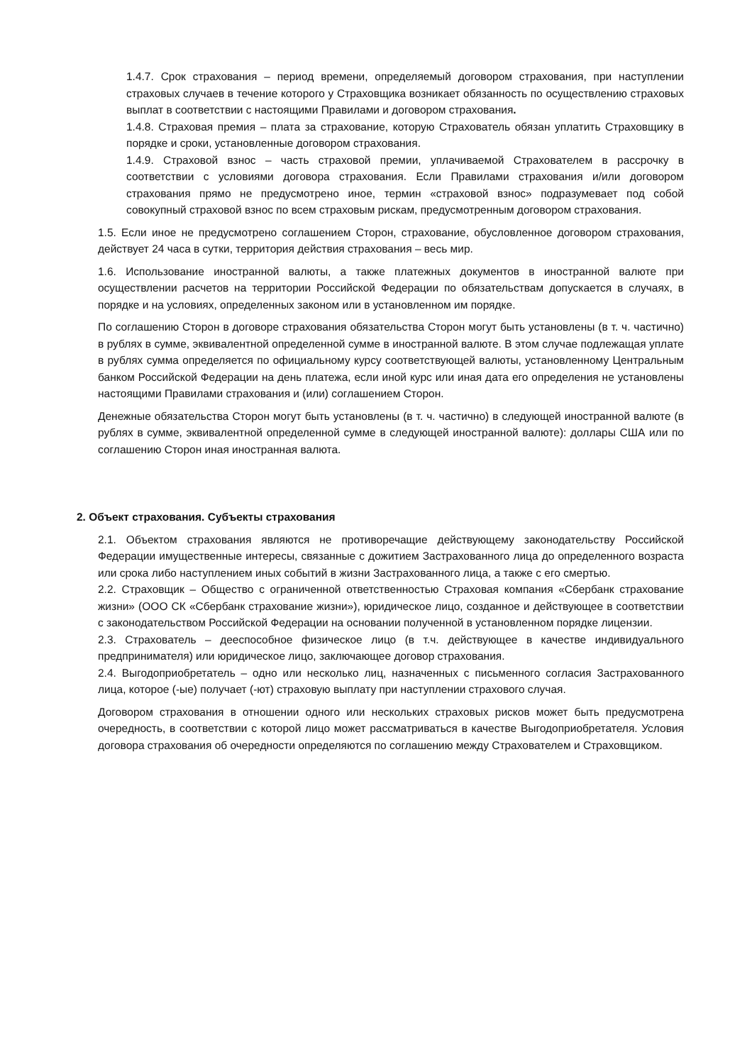1.4.7. Срок страхования – период времени, определяемый договором страхования, при наступлении страховых случаев в течение которого у Страховщика возникает обязанность по осуществлению страховых выплат в соответствии с настоящими Правилами и договором страхования.
1.4.8. Страховая премия – плата за страхование, которую Страхователь обязан уплатить Страховщику в порядке и сроки, установленные договором страхования.
1.4.9. Страховой взнос – часть страховой премии, уплачиваемой Страхователем в рассрочку в соответствии с условиями договора страхования. Если Правилами страхования и/или договором страхования прямо не предусмотрено иное, термин «страховой взнос» подразумевает под собой совокупный страховой взнос по всем страховым рискам, предусмотренным договором страхования.
1.5. Если иное не предусмотрено соглашением Сторон, страхование, обусловленное договором страхования, действует 24 часа в сутки, территория действия страхования – весь мир.
1.6. Использование иностранной валюты, а также платежных документов в иностранной валюте при осуществлении расчетов на территории Российской Федерации по обязательствам допускается в случаях, в порядке и на условиях, определенных законом или в установленном им порядке.
По соглашению Сторон в договоре страхования обязательства Сторон могут быть установлены (в т. ч. частично) в рублях в сумме, эквивалентной определенной сумме в иностранной валюте. В этом случае подлежащая уплате в рублях сумма определяется по официальному курсу соответствующей валюты, установленному Центральным банком Российской Федерации на день платежа, если иной курс или иная дата его определения не установлены настоящими Правилами страхования и (или) соглашением Сторон.
Денежные обязательства Сторон могут быть установлены (в т. ч. частично) в следующей иностранной валюте (в рублях в сумме, эквивалентной определенной сумме в следующей иностранной валюте): доллары США или по соглашению Сторон иная иностранная валюта.
2. Объект страхования. Субъекты страхования
2.1. Объектом страхования являются не противоречащие действующему законодательству Российской Федерации имущественные интересы, связанные с дожитием Застрахованного лица до определенного возраста или срока либо наступлением иных событий в жизни Застрахованного лица, а также с его смертью.
2.2. Страховщик – Общество с ограниченной ответственностью Страховая компания «Сбербанк страхование жизни» (ООО СК «Сбербанк страхование жизни»), юридическое лицо, созданное и действующее в соответствии с законодательством Российской Федерации на основании полученной в установленном порядке лицензии.
2.3. Страхователь – дееспособное физическое лицо (в т.ч. действующее в качестве индивидуального предпринимателя) или юридическое лицо, заключающее договор страхования.
2.4. Выгодоприобретатель – одно или несколько лиц, назначенных с письменного согласия Застрахованного лица, которое (-ые) получает (-ют) страховую выплату при наступлении страхового случая.
Договором страхования в отношении одного или нескольких страховых рисков может быть предусмотрена очередность, в соответствии с которой лицо может рассматриваться в качестве Выгодоприобретателя. Условия договора страхования об очередности определяются по соглашению между Страхователем и Страховщиком.